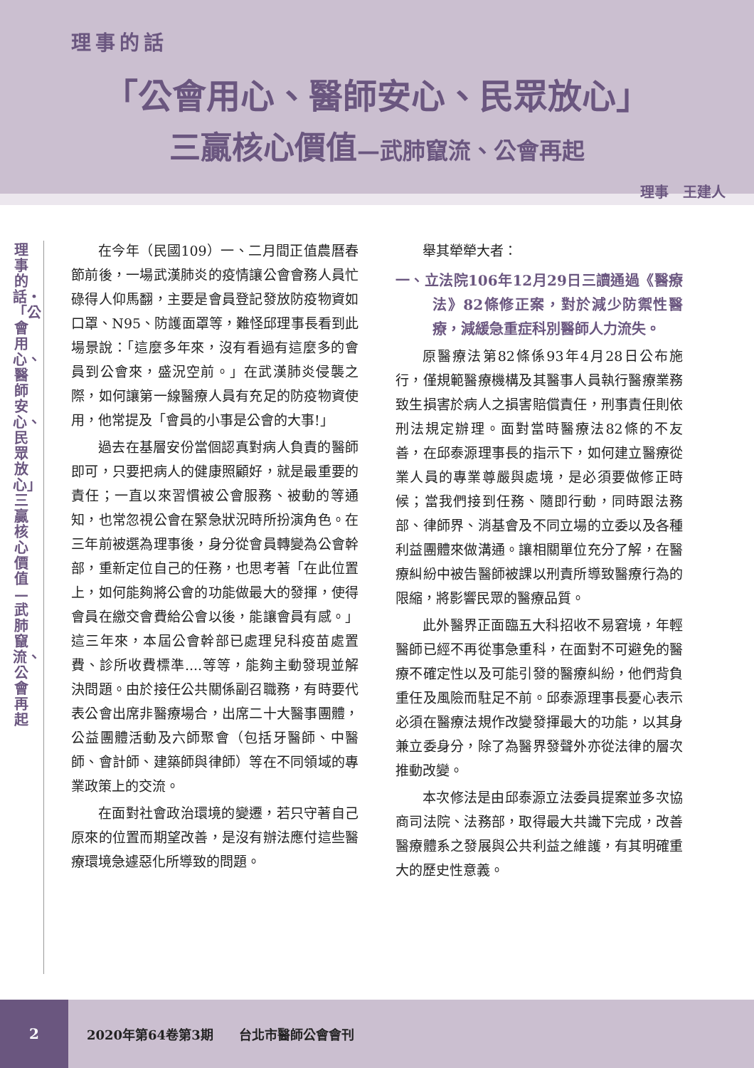理事的話
「公會用心、醫師安心、民眾放心」
三贏核心價值—武肺竄流、公會再起
理事　王建人
理事的話・「公會用心、醫師安心、民眾放心」三贏核心價值—武肺竄流、公會再起
在今年（民國109）一、二月間正值農曆春節前後，一場武漢肺炎的疫情讓公會會務人員忙碌得人仰馬翻，主要是會員登記發放防疫物資如口罩、N95、防護面罩等，難怪邱理事長看到此場景說：「這麼多年來，沒有看過有這麼多的會員到公會來，盛況空前。」在武漢肺炎侵襲之際，如何讓第一線醫療人員有充足的防疫物資使用，他常提及「會員的小事是公會的大事!」
過去在基層安份當個認真對病人負責的醫師即可，只要把病人的健康照顧好，就是最重要的責任；一直以來習慣被公會服務、被動的等通知，也常忽視公會在緊急狀況時所扮演角色。在三年前被選為理事後，身分從會員轉變為公會幹部，重新定位自己的任務，也思考著「在此位置上，如何能夠將公會的功能做最大的發揮，使得會員在繳交會費給公會以後，能讓會員有感。」這三年來，本屆公會幹部已處理兒科疫苗處置費、診所收費標準....等等，能夠主動發現並解決問題。由於接任公共關係副召職務，有時要代表公會出席非醫療場合，出席二十大醫事團體，公益團體活動及六師聚會（包括牙醫師、中醫師、會計師、建築師與律師）等在不同領域的專業政策上的交流。
在面對社會政治環境的變遷，若只守著自己原來的位置而期望改善，是沒有辦法應付這些醫療環境急遽惡化所導致的問題。
舉其犖犖大者：
一、立法院106年12月29日三讀通過《醫療法》82條修正案，對於減少防禦性醫療，減緩急重症科別醫師人力流失。
原醫療法第82條係93年4月28日公布施行，僅規範醫療機構及其醫事人員執行醫療業務致生損害於病人之損害賠償責任，刑事責任則依刑法規定辦理。面對當時醫療法82條的不友善，在邱泰源理事長的指示下，如何建立醫療從業人員的專業尊嚴與處境，是必須要做修正時候；當我們接到任務、隨即行動，同時跟法務部、律師界、消基會及不同立場的立委以及各種利益團體來做溝通。讓相關單位充分了解，在醫療糾紛中被告醫師被課以刑責所導致醫療行為的限縮，將影響民眾的醫療品質。
此外醫界正面臨五大科招收不易窘境，年輕醫師已經不再從事急重科，在面對不可避免的醫療不確定性以及可能引發的醫療糾紛，他們背負重任及風險而駐足不前。邱泰源理事長憂心表示必須在醫療法規作改變發揮最大的功能，以其身兼立委身分，除了為醫界發聲外亦從法律的層次推動改變。
本次修法是由邱泰源立法委員提案並多次協商司法院、法務部，取得最大共識下完成，改善醫療體系之發展與公共利益之維護，有其明確重大的歷史性意義。
2
2020年第64卷第3期　　台北市醫師公會會刊